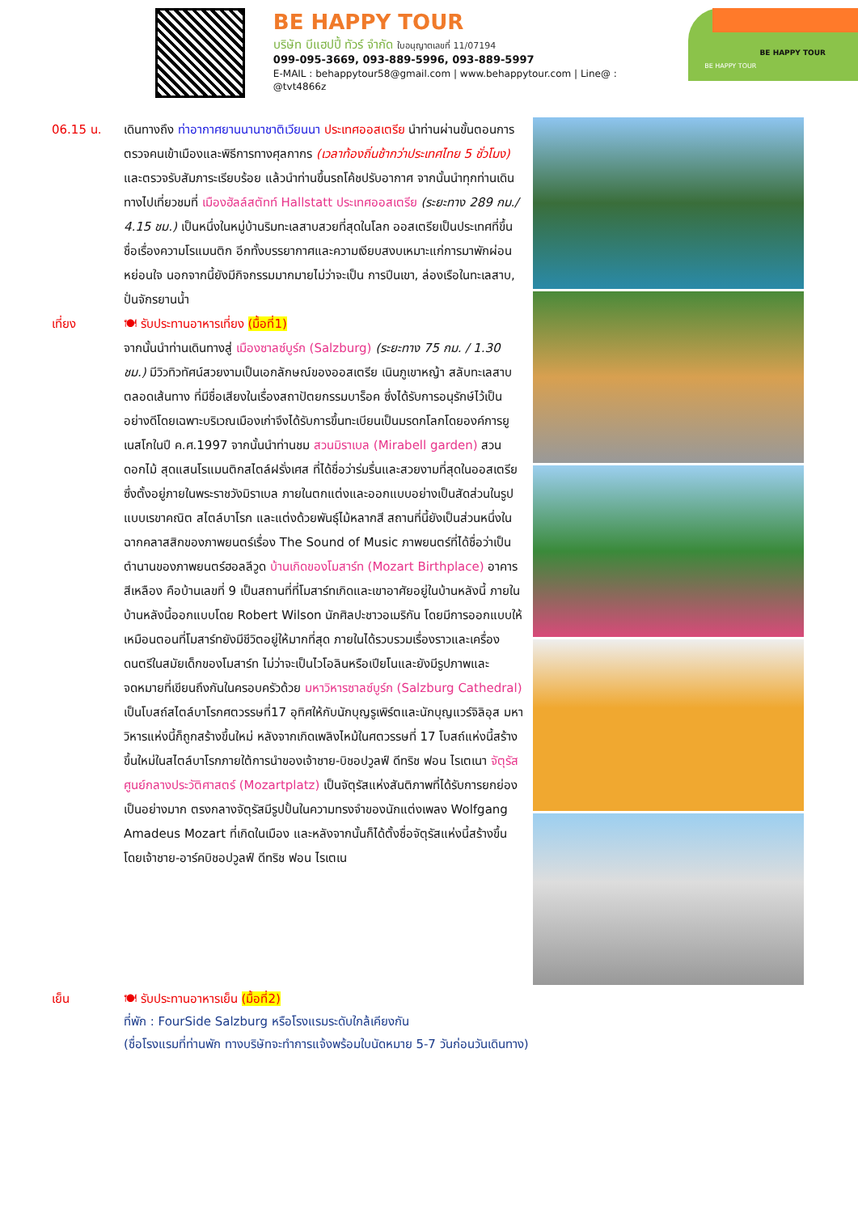BE HAPPY TOUR
บริษัท บีแฮปปี้ ทัวร์ จำกัด ใบอนุญาตเลขที่ 11/07194
099-095-3669, 093-889-5996, 093-889-5997
E-MAIL : behappytour58@gmail.com | www.behappytour.com | Line@ : @tvt4866z
BE HAPPY TOUR
BE HAPPY TOUR
06.15 น. เดินทางถึง ท่าอากาศยานนานาชาติเวียนนา ประเทศออสเตรีย นำท่านผ่านขั้นตอนการตรวจคนเข้าเมืองและพิธีการทางศุลกากร (เวลาท้องถิ่นช้ากว่าประเทศไทย 5 ชั่วโมง) และตรวจรับสัมภาระเรียบร้อย แล้วนำท่านขึ้นรถโค้ชปรับอากาศ จากนั้นนำทุกท่านเดินทางไปเที่ยวชมที่ เมืองฮัลล์สตัทท์ Hallstatt ประเทศออสเตรีย (ระยะทาง 289 กม./ 4.15 ชม.) เป็นหนึ่งในหมู่บ้านริมทะเลสาบสวยที่สุดในโลก ออสเตรียเป็นประเทศที่ขึ้นชื่อเรื่องความโรแมนติก อีกทั้งบรรยากาศและความเงียบสงบเหมาะแก่การมาพักผ่อนหย่อนใจ นอกจากนี้ยังมีกิจกรรมมากมายไม่ว่าจะเป็น การปีนเขา, ล่องเรือในทะเลสาบ, ปั่นจักรยานน้ำ
เที่ยง 🍽 รับประทานอาหารเที่ยง (มื้อที่1)
จากนั้นนำท่านเดินทางสู่ เมืองซาลซ์บูร์ก (Salzburg) (ระยะทาง 75 กม. / 1.30 ชม.) มีวิวทิวทัศน์สวยงามเป็นเอกลักษณ์ของออสเตรีย เนินภูเขาหญ้า สลับทะเลสาบตลอดเส้นทาง ที่มีชื่อเสียงในเรื่องสถาปัตยกรรมบาร็อค ซึ่งได้รับการอนุรักษ์ไว้เป็นอย่างดีโดยเฉพาะบริเวณเมืองเก่าจึงได้รับการขึ้นทะเบียนเป็นมรดกโลกโดยองค์การยูเนสโกในปี ค.ศ.1997 จากนั้นนำท่านชม สวนมิราเบล (Mirabell garden) สวนดอกไม้ สุดแสนโรแมนติกสไตล์ฝรั่งเศส ที่ได้ชื่อว่าร่มรื่นและสวยงามที่สุดในออสเตรีย ซึ่งตั้งอยู่ภายในพระราชวังมิราเบล ภายในตกแต่งและออกแบบอย่างเป็นสัดส่วนในรูปแบบเรขาคณิต สไตล์บาโรก และแต่งด้วยพันธุ์ไม้หลากสี สถานที่นี้ยังเป็นส่วนหนึ่งในฉากคลาสสิกของภาพยนตร์เรื่อง The Sound of Music ภาพยนตร์ที่ได้ชื่อว่าเป็นตำนานของภาพยนตร์ฮอลลีวูด บ้านเกิดของโมสาร์ท (Mozart Birthplace) อาคารสีเหลือง คือบ้านเลขที่ 9 เป็นสถานที่ที่โมสาร์ทเกิดและเขาอาศัยอยู่ในบ้านหลังนี้ ภายในบ้านหลังนี้ออกแบบโดย Robert Wilson นักศิลปะชาวอเมริกัน โดยมีการออกแบบให้เหมือนตอนที่โมสาร์ทยังมีชีวิตอยู่ให้มากที่สุด ภายในได้รวบรวมเรื่องราวและเครื่องดนตรีในสมัยเด็กของโมสาร์ท ไม่ว่าจะเป็นไวโอลินหรือเปียโนและยังมีรูปภาพและจดหมายที่เขียนถึงกันในครอบครัวด้วย มหาวิหารซาลซ์บูร์ก (Salzburg Cathedral) เป็นโบสถ์สไตล์บาโรกศตวรรษที่17 อุทิศให้กับนักบุญรูเพิร์ตและนักบุญแวร์จิลิอุส มหาวิหารแห่งนี้ก็ถูกสร้างขึ้นใหม่ หลังจากเกิดเพลิงไหม้ในศตวรรษที่ 17 โบสถ์แห่งนี้สร้างขึ้นใหม่ในสไตล์บาโรกภายใต้การนำของเจ้าชาย-บิชอปวูลฟ์ ดีทริช ฟอน ไรเตเนา จัตุรัสศูนย์กลางประวัติศาสตร์ (Mozartplatz) เป็นจัตุรัสแห่งสันติภาพที่ได้รับการยกย่องเป็นอย่างมาก ตรงกลางจัตุรัสมีรูปปั้นในความทรงจำของนักแต่งเพลง Wolfgang Amadeus Mozart ที่เกิดในเมือง และหลังจากนั้นก็ได้ตั้งชื่อจัตุรัสแห่งนี้สร้างขึ้นโดยเจ้าชาย-อาร์คบิชอปวูลฟ์ ดีทริช ฟอน ไรเตเน
เย็น 🍽 รับประทานอาหารเย็น (มื้อที่2)
ที่พัก : FourSide Salzburg หรือโรงแรมระดับใกล้เคียงกัน
(ชื่อโรงแรมที่ท่านพัก ทางบริษัทจะทำการแจ้งพร้อมใบนัดหมาย 5-7 วันก่อนวันเดินทาง)